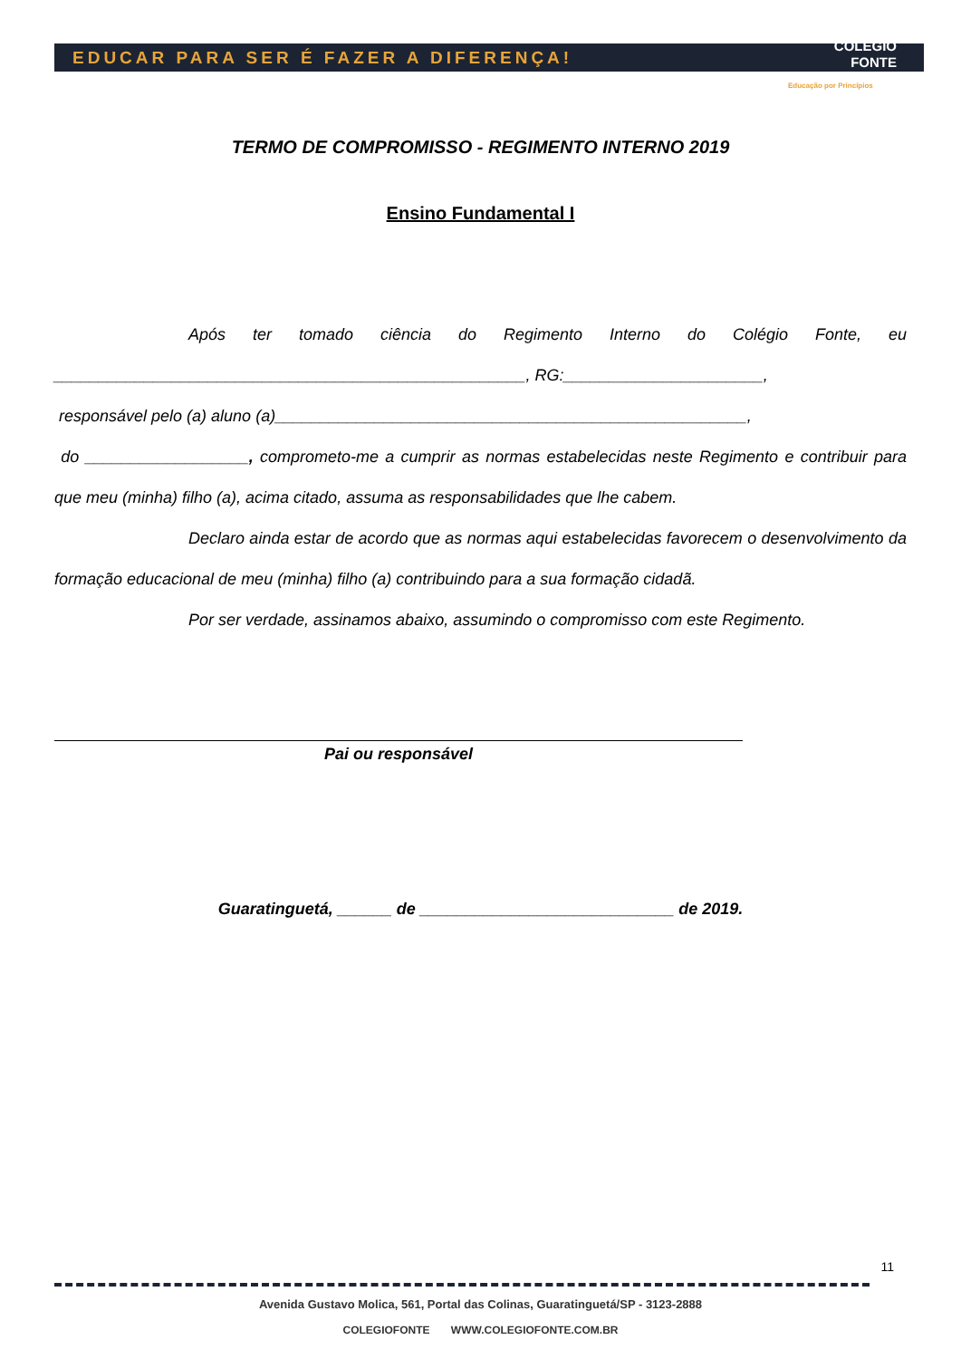EDUCAR PARA SER É FAZER A DIFERENÇA!
COLÉGIO
FONTE
Educação por Princípios
TERMO DE COMPROMISSO - REGIMENTO INTERNO 2019
Ensino Fundamental I
Após ter tomado ciência do Regimento Interno do Colégio Fonte, eu ____________________________________________________, RG:______________________,
responsável pelo (a) aluno (a)____________________________________________________,
do __________________, comprometo-me a cumprir as normas estabelecidas neste Regimento e contribuir para que meu (minha) filho (a), acima citado, assuma as responsabilidades que lhe cabem.
Declaro ainda estar de acordo que as normas aqui estabelecidas favorecem o desenvolvimento da formação educacional de meu (minha) filho (a) contribuindo para a sua formação cidadã.
Por ser verdade, assinamos abaixo, assumindo o compromisso com este Regimento.
Pai ou responsável
Guaratinguetá, ______ de ____________________________ de 2019.
11
Avenida Gustavo Molica, 561, Portal das Colinas, Guaratinguetá/SP - 3123-2888
COLEGIOFONTE WWW.COLEGIOFONTE.COM.BR